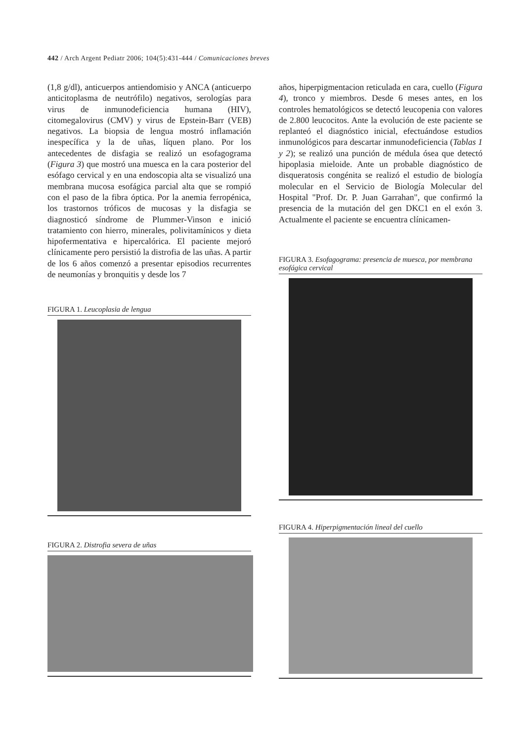442 / Arch Argent Pediatr 2006; 104(5):431-444 / Comunicaciones breves
(1,8 g/dl), anticuerpos antiendomisio y ANCA (anticuerpo anticitoplasma de neutrófilo) negativos, serologías para virus de inmunodeficiencia humana (HIV), citomegalovirus (CMV) y virus de Epstein-Barr (VEB) negativos. La biopsia de lengua mostró inflamación inespecífica y la de uñas, líquen plano. Por los antecedentes de disfagia se realizó un esofagograma (Figura 3) que mostró una muesca en la cara posterior del esófago cervical y en una endoscopia alta se visualizó una membrana mucosa esofágica parcial alta que se rompió con el paso de la fibra óptica. Por la anemia ferropénica, los trastornos tróficos de mucosas y la disfagia se diagnosticó síndrome de Plummer-Vinson e inició tratamiento con hierro, minerales, polivitamínicos y dieta hipofermentativa e hipercalórica. El paciente mejoró clínicamente pero persistió la distrofia de las uñas. A partir de los 6 años comenzó a presentar episodios recurrentes de neumonías y bronquitis y desde los 7
FIGURA 1. Leucoplasia de lengua
FIGURA 2. Distrofia severa de uñas
años, hiperpigmentacion reticulada en cara, cuello (Figura 4), tronco y miembros. Desde 6 meses antes, en los controles hematológicos se detectó leucopenia con valores de 2.800 leucocitos. Ante la evolución de este paciente se replanteó el diagnóstico inicial, efectuándose estudios inmunológicos para descartar inmunodeficiencia (Tablas 1 y 2); se realizó una punción de médula ósea que detectó hipoplasia mieloide. Ante un probable diagnóstico de disqueratosis congénita se realizó el estudio de biología molecular en el Servicio de Biología Molecular del Hospital "Prof. Dr. P. Juan Garrahan", que confirmó la presencia de la mutación del gen DKC1 en el exón 3. Actualmente el paciente se encuentra clínicamen-
FIGURA 3. Esofagograma: presencia de muesca, por membrana esofágica cervical
FIGURA 4. Hiperpigmentación lineal del cuello